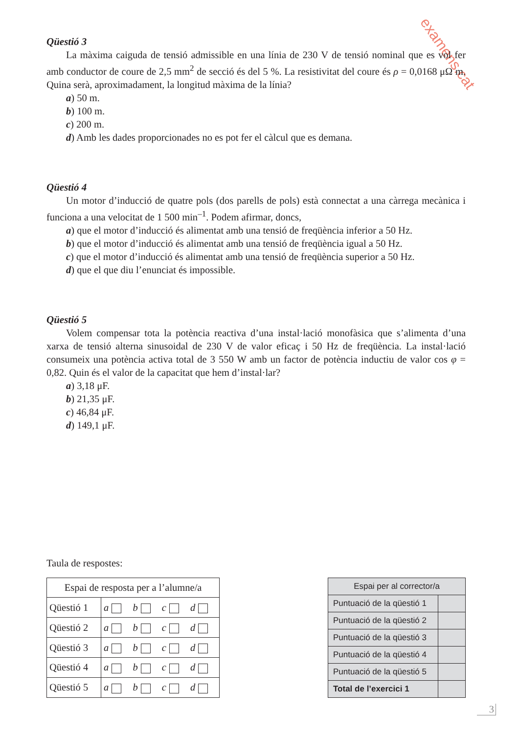examens.cat
Qüestió 3
La màxima caiguda de tensió admissible en una línia de 230 V de tensió nominal que es vol fer amb conductor de coure de 2,5 mm<sup>2</sup> de secció és del 5 %. La resistivitat del coure és ρ = 0,0168 μΩ m. Quina serà, aproximadament, la longitud màxima de la línia?
a) 50 m.
b) 100 m.
c) 200 m.
d) Amb les dades proporcionades no es pot fer el càlcul que es demana.
Qüestió 4
Un motor d’inducció de quatre pols (dos parells de pols) està connectat a una càrrega mecànica i funciona a una velocitat de 1 500 min<sup>–1</sup>. Podem afirmar, doncs,
a) que el motor d’inducció és alimentat amb una tensió de freqüència inferior a 50 Hz.
b) que el motor d’inducció és alimentat amb una tensió de freqüència igual a 50 Hz.
c) que el motor d’inducció és alimentat amb una tensió de freqüència superior a 50 Hz.
d) que el que diu l’enunciat és impossible.
Qüestió 5
Volem compensar tota la potència reactiva d’una instal·lació monofàsica que s’alimenta d’una xarxa de tensió alterna sinusoidal de 230 V de valor eficaç i 50 Hz de freqüència. La instal·lació consumeix una potència activa total de 3 550 W amb un factor de potència inductiu de valor cos φ = 0,82. Quin és el valor de la capacitat que hem d’instal·lar?
a) 3,18 μF.
b) 21,35 μF.
c) 46,84 μF.
d) 149,1 μF.
Taula de respostes:
| Espai de resposta per a l’alumne/a | |
| Qüestió 1 | a b c d |
| Qüestió 2 | a b c d |
| Qüestió 3 | a b c d |
| Qüestió 4 | a b c d |
| Qüestió 5 | a b c d |
| Espai per al corrector/a | |
| Puntuació de la qüestió 1 | |
| Puntuació de la qüestió 2 | |
| Puntuació de la qüestió 3 | |
| Puntuació de la qüestió 4 | |
| Puntuació de la qüestió 5 | |
| Total de l’exercici 1 | |
3